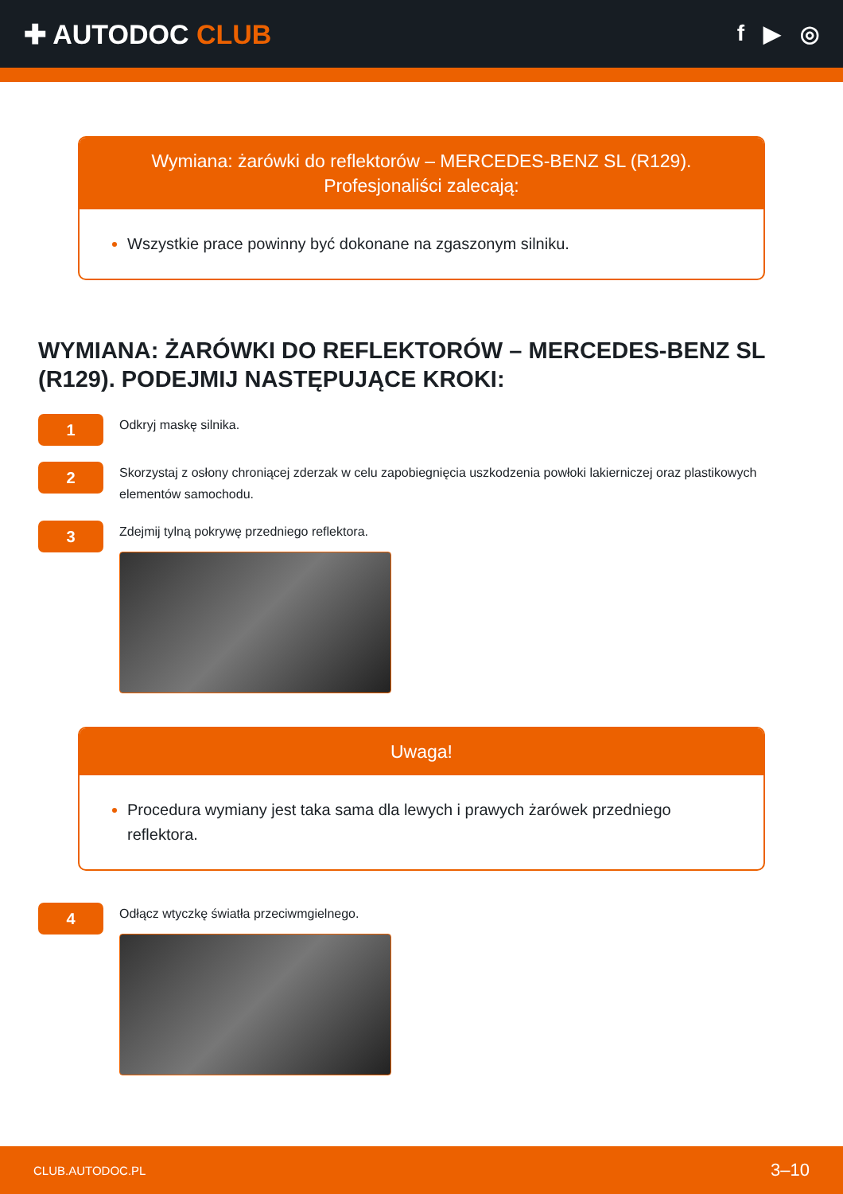✚ AUTODOC CLUB
f ▶ ◎
Wymiana: żarówki do reflektorów – MERCEDES-BENZ SL (R129).
Profesjonaliści zalecają:
Wszystkie prace powinny być dokonane na zgaszonym silniku.
WYMIANA: ŻARÓWKI DO REFLEKTORÓW – MERCEDES-BENZ SL (R129). PODEJMIJ NASTĘPUJĄCE KROKI:
1
Odkryj maskę silnika.
2
Skorzystaj z osłony chroniącej zderzak w celu zapobiegnięcia uszkodzenia powłoki lakierniczej oraz plastikowych elementów samochodu.
3
Zdejmij tylną pokrywę przedniego reflektora.
Uwaga!
Procedura wymiany jest taka sama dla lewych i prawych żarówek przedniego reflektora.
4
Odłącz wtyczkę światła przeciwmgielnego.
CLUB.AUTODOC.PL 3–10